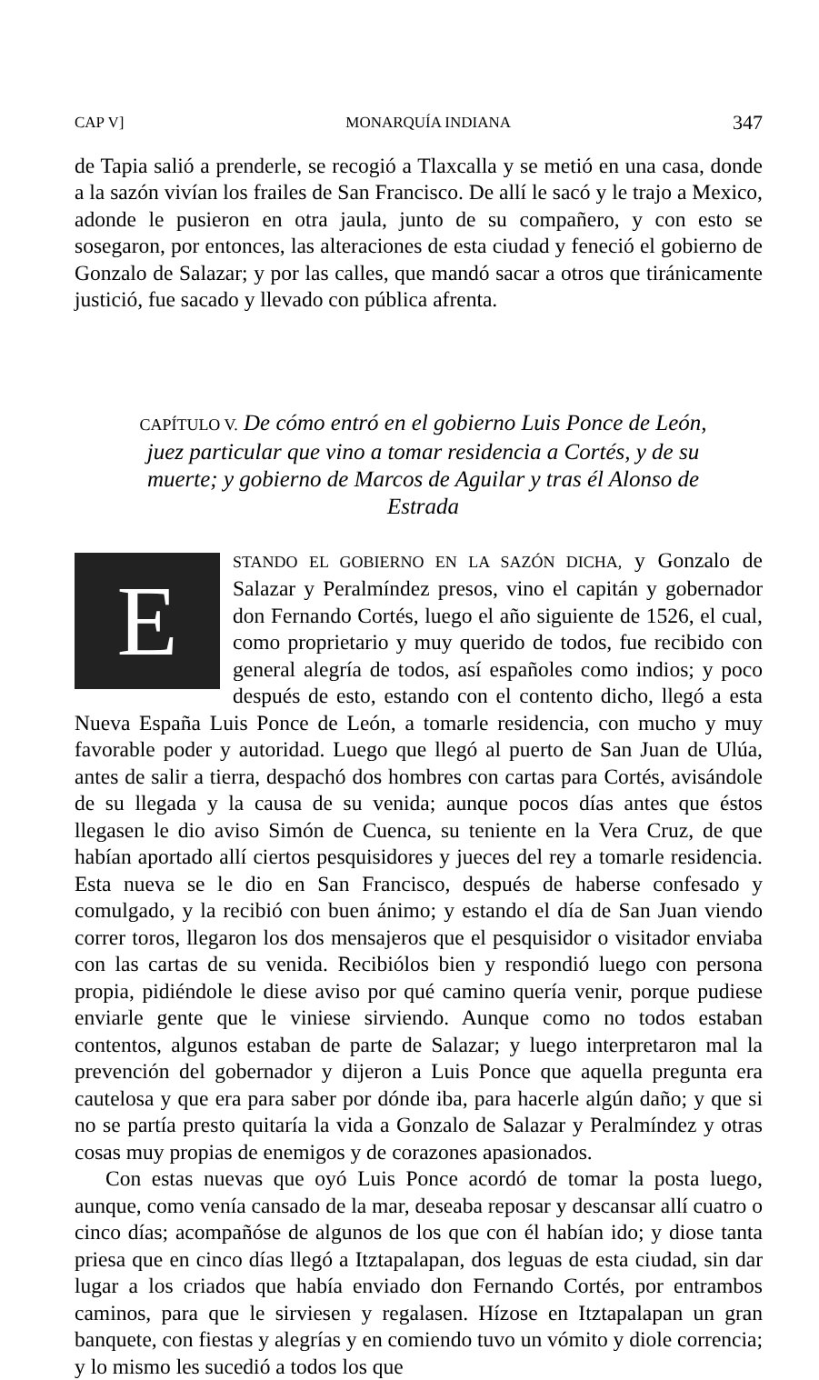CAP V] MONARQUÍA INDIANA 347
de Tapia salió a prenderle, se recogió a Tlaxcalla y se metió en una casa, donde a la sazón vivían los frailes de San Francisco. De allí le sacó y le trajo a Mexico, adonde le pusieron en otra jaula, junto de su compañero, y con esto se sosegaron, por entonces, las alteraciones de esta ciudad y feneció el gobierno de Gonzalo de Salazar; y por las calles, que mandó sacar a otros que tiránicamente justició, fue sacado y llevado con pública afrenta.
CAPÍTULO V. De cómo entró en el gobierno Luis Ponce de León, juez particular que vino a tomar residencia a Cortés, y de su muerte; y gobierno de Marcos de Aguilar y tras él Alonso de Estrada
ESTANDO EL GOBIERNO EN LA SAZÓN DICHA, y Gonzalo de Salazar y Peralmíndez presos, vino el capitán y gobernador don Fernando Cortés, luego el año siguiente de 1526, el cual, como proprietario y muy querido de todos, fue recibido con general alegría de todos, así españoles como indios; y poco después de esto, estando con el contento dicho, llegó a esta Nueva España Luis Ponce de León, a tomarle residencia, con mucho y muy favorable poder y autoridad. Luego que llegó al puerto de San Juan de Ulúa, antes de salir a tierra, despachó dos hombres con cartas para Cortés, avisándole de su llegada y la causa de su venida; aunque pocos días antes que éstos llegasen le dio aviso Simón de Cuenca, su teniente en la Vera Cruz, de que habían aportado allí ciertos pesquisidores y jueces del rey a tomarle residencia. Esta nueva se le dio en San Francisco, después de haberse confesado y comulgado, y la recibió con buen ánimo; y estando el día de San Juan viendo correr toros, llegaron los dos mensajeros que el pesquisidor o visitador enviaba con las cartas de su venida. Recibiólos bien y respondió luego con persona propia, pidiéndole le diese aviso por qué camino quería venir, porque pudiese enviarle gente que le viniese sirviendo. Aunque como no todos estaban contentos, algunos estaban de parte de Salazar; y luego interpretaron mal la prevención del gobernador y dijeron a Luis Ponce que aquella pregunta era cautelosa y que era para saber por dónde iba, para hacerle algún daño; y que si no se partía presto quitaría la vida a Gonzalo de Salazar y Peralmíndez y otras cosas muy propias de enemigos y de corazones apasionados.
Con estas nuevas que oyó Luis Ponce acordó de tomar la posta luego, aunque, como venía cansado de la mar, deseaba reposar y descansar allí cuatro o cinco días; acompañóse de algunos de los que con él habían ido; y diose tanta priesa que en cinco días llegó a Itztapalapan, dos leguas de esta ciudad, sin dar lugar a los criados que había enviado don Fernando Cortés, por entrambos caminos, para que le sirviesen y regalasen. Hízose en Itztapalapan un gran banquete, con fiestas y alegrías y en comiendo tuvo un vómito y diole correncia; y lo mismo les sucedió a todos los que